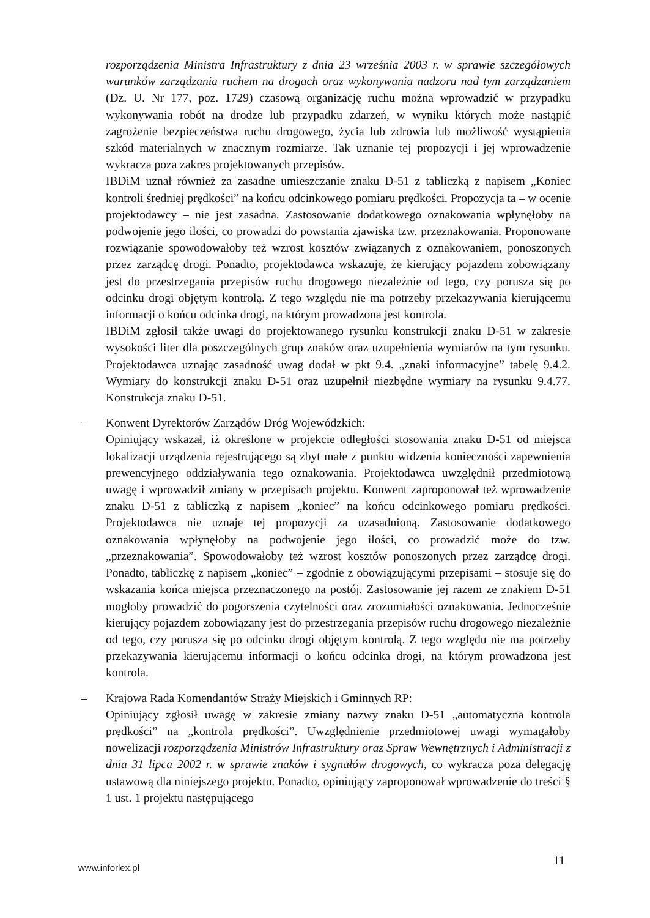rozporządzenia Ministra Infrastruktury z dnia 23 września 2003 r. w sprawie szczegółowych warunków zarządzania ruchem na drogach oraz wykonywania nadzoru nad tym zarządzaniem (Dz. U. Nr 177, poz. 1729) czasową organizację ruchu można wprowadzić w przypadku wykonywania robót na drodze lub przypadku zdarzeń, w wyniku których może nastąpić zagrożenie bezpieczeństwa ruchu drogowego, życia lub zdrowia lub możliwość wystąpienia szkód materialnych w znacznym rozmiarze. Tak uznanie tej propozycji i jej wprowadzenie wykracza poza zakres projektowanych przepisów.
IBDiM uznał również za zasadne umieszczanie znaku D-51 z tabliczką z napisem „Koniec kontroli średniej prędkości” na końcu odcinkowego pomiaru prędkości. Propozycja ta – w ocenie projektodawcy – nie jest zasadna. Zastosowanie dodatkowego oznakowania wpłynęłoby na podwojenie jego ilości, co prowadzi do powstania zjawiska tzw. przeznakowania. Proponowane rozwiązanie spowodowałoby też wzrost kosztów związanych z oznakowaniem, ponoszonych przez zarządcę drogi. Ponadto, projektodawca wskazuje, że kierujący pojazdem zobowiązany jest do przestrzegania przepisów ruchu drogowego niezależnie od tego, czy porusza się po odcinku drogi objętym kontrolą. Z tego względu nie ma potrzeby przekazywania kierującemu informacji o końcu odcinka drogi, na którym prowadzona jest kontrola.
IBDiM zgłosił także uwagi do projektowanego rysunku konstrukcji znaku D-51 w zakresie wysokości liter dla poszczególnych grup znaków oraz uzupełnienia wymiarów na tym rysunku. Projektodawca uznając zasadność uwag dodał w pkt 9.4. „znaki informacyjne” tabelę 9.4.2. Wymiary do konstrukcji znaku D-51 oraz uzupełnił niezbędne wymiary na rysunku 9.4.77. Konstrukcja znaku D-51.
– Konwent Dyrektorów Zarządów Dróg Wojewódzkich:
Opiniujący wskazał, iż określone w projekcie odległości stosowania znaku D-51 od miejsca lokalizacji urządzenia rejestrującego są zbyt małe z punktu widzenia konieczności zapewnienia prewencyjnego oddziaływania tego oznakowania. Projektodawca uwzględnił przedmiotową uwagę i wprowadził zmiany w przepisach projektu. Konwent zaproponował też wprowadzenie znaku D-51 z tabliczką z napisem „koniec” na końcu odcinkowego pomiaru prędkości. Projektodawca nie uznaje tej propozycji za uzasadnioną. Zastosowanie dodatkowego oznakowania wpłynęłoby na podwojenie jego ilości, co prowadzić może do tzw. „przeznakowania”. Spowodowałoby też wzrost kosztów ponoszonych przez zarządcę drogi. Ponadto, tabliczkę z napisem „koniec” – zgodnie z obowiązującymi przepisami – stosuje się do wskazania końca miejsca przeznaczonego na postój. Zastosowanie jej razem ze znakiem D-51 mogłoby prowadzić do pogorszenia czytelności oraz zrozumiałości oznakowania. Jednocześnie kierujący pojazdem zobowiązany jest do przestrzegania przepisów ruchu drogowego niezależnie od tego, czy porusza się po odcinku drogi objętym kontrolą. Z tego względu nie ma potrzeby przekazywania kierującemu informacji o końcu odcinka drogi, na którym prowadzona jest kontrola.
– Krajowa Rada Komendantów Straży Miejskich i Gminnych RP:
Opiniujący zgłosił uwagę w zakresie zmiany nazwy znaku D-51 „automatyczna kontrola prędkości” na „kontrola prędkości”. Uwzględnienie przedmiotowej uwagi wymagałoby nowelizacji rozporządzenia Ministrów Infrastruktury oraz Spraw Wewnętrznych i Administracji z dnia 31 lipca 2002 r. w sprawie znaków i sygnałów drogowych, co wykracza poza delegację ustawową dla niniejszego projektu. Ponadto, opiniujący zaproponował wprowadzenie do treści § 1 ust. 1 projektu następującego
11
www.inforlex.pl